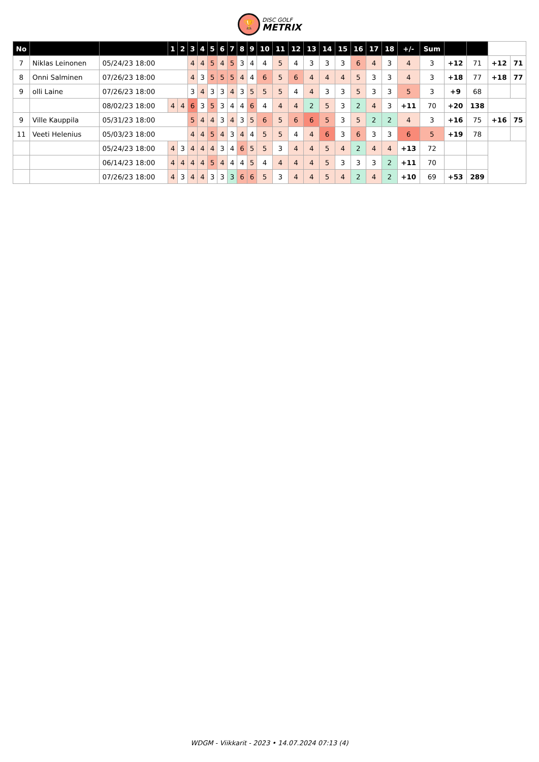🏆 DISC GOLF METRIX
| No | | | 1 | 2 | 3 | 4 | 5 | 6 | 7 | 8 | 9 | 10 | 11 | 12 | 13 | 14 | 15 | 16 | 17 | 18 | +/- | Sum | | | | |
| 7 | Niklas Leinonen | 05/24/23 18:00 | | | 4 | 4 | 5 | 4 | 5 | 3 | 4 | 4 | 5 | 4 | 3 | 3 | 3 | 6 | 4 | 3 | 4 | 3 | +12 | 71 | +12 | 71 |
| 8 | Onni Salminen | 07/26/23 18:00 | | | 4 | 3 | 5 | 5 | 5 | 4 | 4 | 6 | 5 | 6 | 4 | 4 | 4 | 5 | 3 | 3 | 4 | 3 | +18 | 77 | +18 | 77 |
| 9 | olli Laine | 07/26/23 18:00 | | | 3 | 4 | 3 | 3 | 4 | 3 | 5 | 5 | 5 | 4 | 4 | 3 | 3 | 5 | 3 | 3 | 5 | 3 | +9 | 68 | | |
| | | 08/02/23 18:00 | 4 | 4 | 6 | 3 | 5 | 3 | 4 | 4 | 6 | 4 | 4 | 4 | 2 | 5 | 3 | 2 | 4 | 3 | +11 | 70 | +20 | 138 | | |
| 9 | Ville Kauppila | 05/31/23 18:00 | | | 5 | 4 | 4 | 3 | 4 | 3 | 5 | 6 | 5 | 6 | 6 | 5 | 3 | 5 | 2 | 2 | 4 | 3 | +16 | 75 | +16 | 75 |
| 11 | Veeti Helenius | 05/03/23 18:00 | | | 4 | 4 | 5 | 4 | 3 | 4 | 4 | 5 | 5 | 4 | 4 | 6 | 3 | 6 | 3 | 3 | 6 | 5 | +19 | 78 | | |
| | | 05/24/23 18:00 | 4 | 3 | 4 | 4 | 4 | 3 | 4 | 6 | 5 | 5 | 3 | 4 | 4 | 5 | 4 | 2 | 4 | 4 | +13 | 72 | | | | |
| | | 06/14/23 18:00 | 4 | 4 | 4 | 4 | 5 | 4 | 4 | 4 | 5 | 4 | 4 | 4 | 4 | 5 | 3 | 3 | 3 | 2 | +11 | 70 | | | | |
| | | 07/26/23 18:00 | 4 | 3 | 4 | 4 | 3 | 3 | 3 | 6 | 6 | 5 | 3 | 4 | 4 | 5 | 4 | 2 | 4 | 2 | +10 | 69 | +53 | 289 | | |
WDGM - Viikkarit - 2023 • 14.07.2024 07:13 (4)